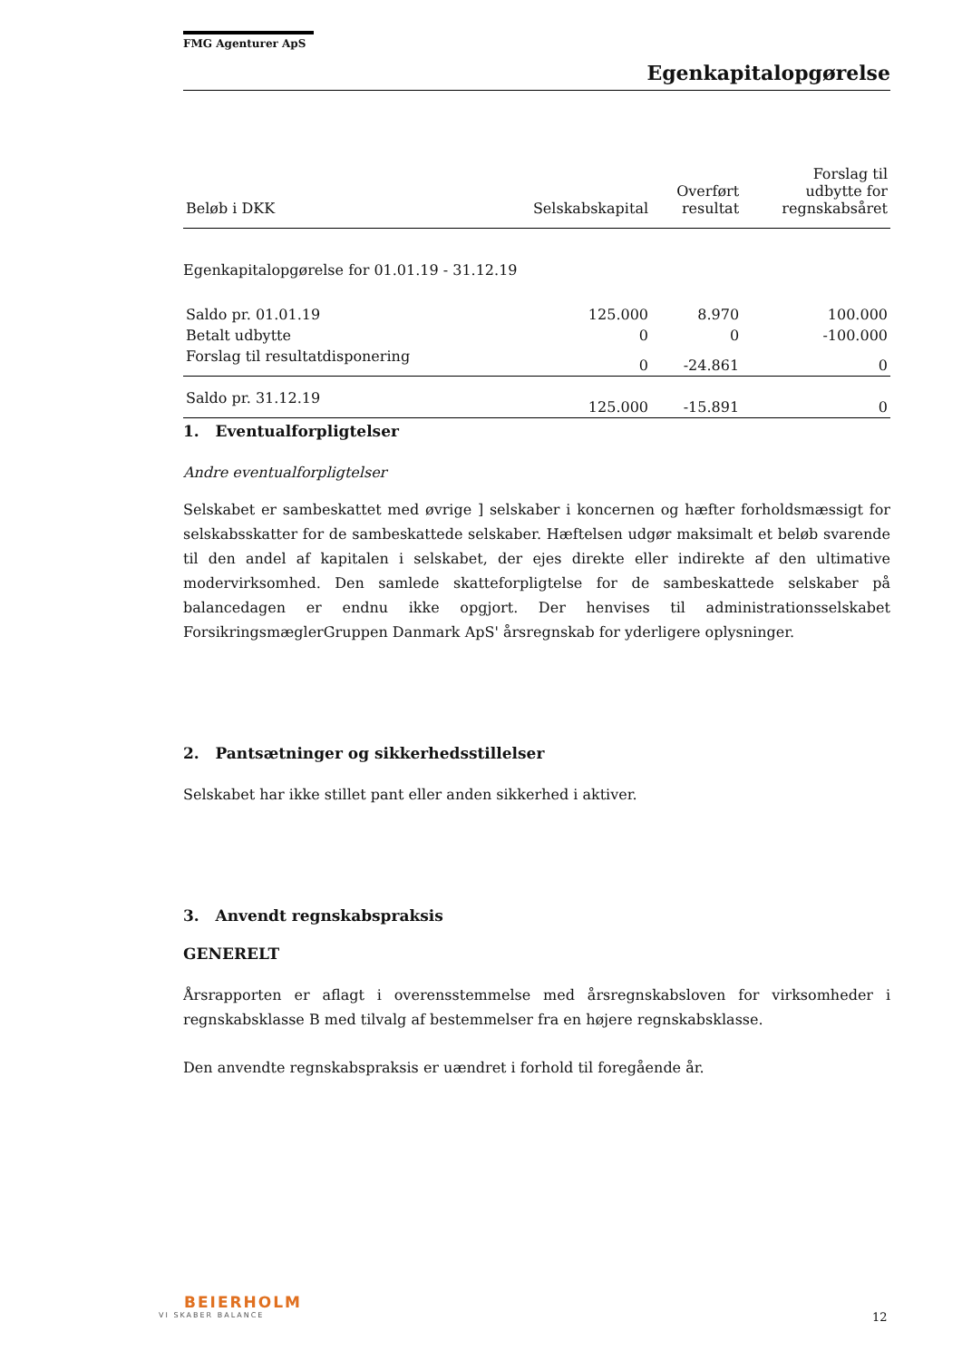FMG Agenturer ApS
Egenkapitalopgørelse
| Beløb i DKK | Selskabskapital | Overført resultat | Forslag til udbytte for regnskabsåret |
| --- | --- | --- | --- |
| Egenkapitalopgørelse for 01.01.19 - 31.12.19 | | | |
| Saldo pr. 01.01.19 | 125.000 | 8.970 | 100.000 |
| Betalt udbytte | 0 | 0 | -100.000 |
| Forslag til resultatdisponering | 0 | -24.861 | 0 |
| Saldo pr. 31.12.19 | 125.000 | -15.891 | 0 |
1. Eventualforpligtelser
Andre eventualforpligtelser
Selskabet er sambeskattet med øvrige ] selskaber i koncernen og hæfter forholdsmæssigt for selskabsskatter for de sambeskattede selskaber. Hæftelsen udgør maksimalt et beløb svarende til den andel af kapitalen i selskabet, der ejes direkte eller indirekte af den ultimative modervirksomhed. Den samlede skatteforpligtelse for de sambeskattede selskaber på balancedagen er endnu ikke opgjort. Der henvises til administrationsselskabet ForsikringsmæglerGruppen Danmark ApS' årsregnskab for yderligere oplysninger.
2. Pantsætninger og sikkerhedsstillelser
Selskabet har ikke stillet pant eller anden sikkerhed i aktiver.
3. Anvendt regnskabspraksis
GENERELT
Årsrapporten er aflagt i overensstemmelse med årsregnskabsloven for virksomheder i regnskabsklasse B med tilvalg af bestemmelser fra en højere regnskabsklasse.
Den anvendte regnskabspraksis er uændret i forhold til foregående år.
BEIERHOLM
VI SKABER BALANCE
12